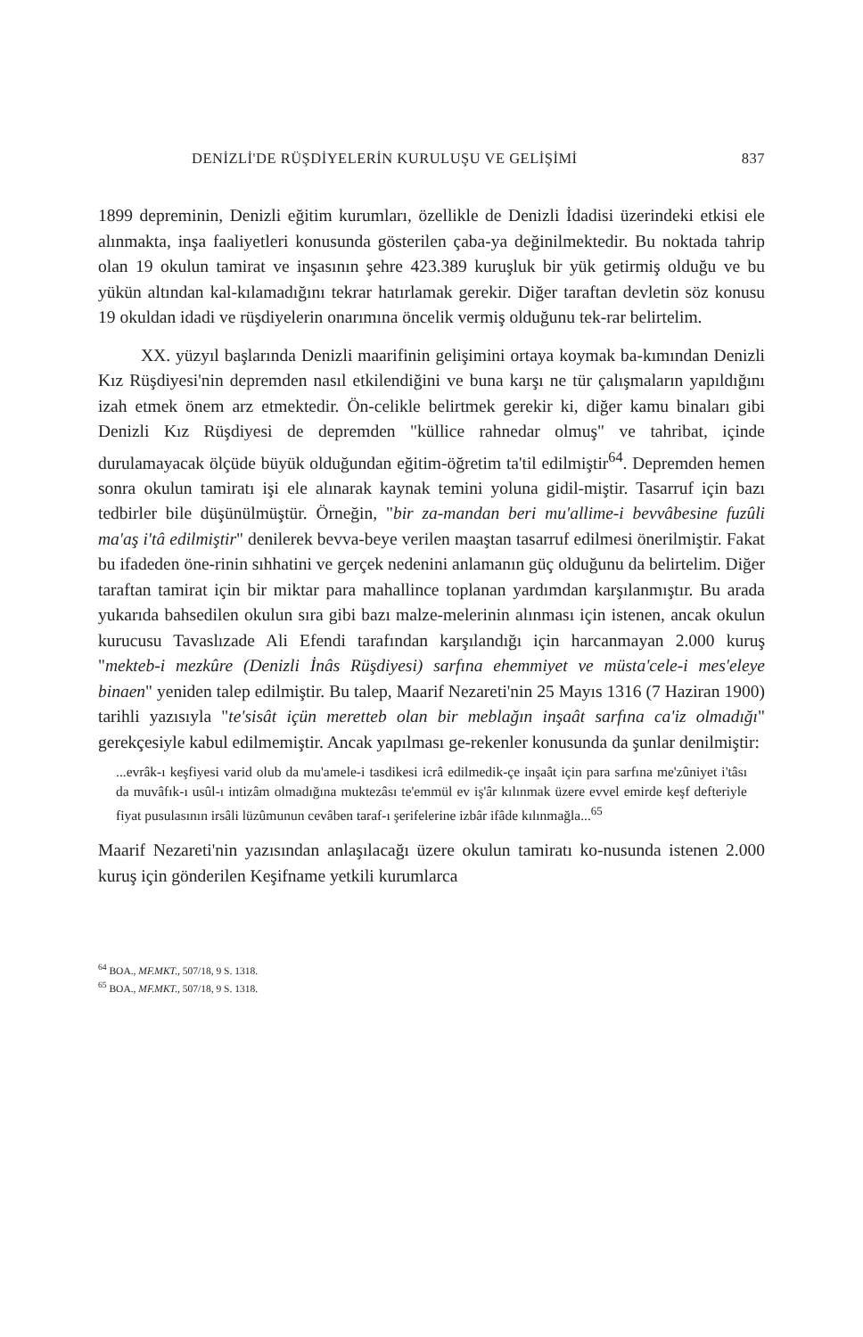DENİZLİ'DE RÜŞDİYELERİN KURULUŞU VE GELİŞİMİ 837
1899 depreminin, Denizli eğitim kurumları, özellikle de Denizli İdadisi üzerindeki etkisi ele alınmakta, inşa faaliyetleri konusunda gösterilen çaba-ya değinilmektedir. Bu noktada tahrip olan 19 okulun tamirat ve inşasının şehre 423.389 kuruşluk bir yük getirmiş olduğu ve bu yükün altından kal-kılamadığını tekrar hatırlamak gerekir. Diğer taraftan devletin söz konusu 19 okuldan idadi ve rüşdiyelerin onarımına öncelik vermiş olduğunu tek-rar belirtelim.
XX. yüzyıl başlarında Denizli maarifinin gelişimini ortaya koymak ba-kımından Denizli Kız Rüşdiyesi'nin depremden nasıl etkilendiğini ve buna karşı ne tür çalışmaların yapıldığını izah etmek önem arz etmektedir. Ön-celikle belirtmek gerekir ki, diğer kamu binaları gibi Denizli Kız Rüşdiyesi de depremden "küllice rahnedar olmuş" ve tahribat, içinde durulamayacak ölçüde büyük olduğundan eğitim-öğretim ta'til edilmiştir<sup>64</sup>. Depremden hemen sonra okulun tamiratı işi ele alınarak kaynak temini yoluna gidil-miştir. Tasarruf için bazı tedbirler bile düşünülmüştür. Örneğin, "bir za-mandan beri mu'allime-i bevvâbesine fuzûli ma'aş i'tâ edilmiştir" denilerek bevva-beye verilen maaştan tasarruf edilmesi önerilmiştir. Fakat bu ifadeden öne-rinin sıhhatini ve gerçek nedenini anlamanın güç olduğunu da belirtelim. Diğer taraftan tamirat için bir miktar para mahallince toplanan yardımdan karşılanmıştır. Bu arada yukarıda bahsedilen okulun sıra gibi bazı malze-melerinin alınması için istenen, ancak okulun kurucusu Tavaslızade Ali Efendi tarafından karşılandığı için harcanmayan 2.000 kuruş "mekteb-i mezkûre (Denizli İnâs Rüşdiyesi) sarfına ehemmiyet ve müsta'cele-i mes'eleye binaen" yeniden talep edilmiştir. Bu talep, Maarif Nezareti'nin 25 Mayıs 1316 (7 Haziran 1900) tarihli yazısıyla "te'sisât içün meretteb olan bir meblağın inşaât sarfına ca'iz olmadığı" gerekçesiyle kabul edilmemiştir. Ancak yapılması ge-rekenler konusunda da şunlar denilmiştir:
...evrâk-ı keşfiyesi varid olub da mu'amele-i tasdikesi icrâ edilmedik-çe inşaât için para sarfına me'zûniyet i'tâsı da muvâfık-ı usûl-ı intizâm olmadığına muktezâsı te'emmül ev iş'âr kılınmak üzere evvel emirde keşf defteriyle fiyat pusulasının irsâli lüzûmunun cevâben taraf-ı şerifelerine izbâr ifâde kılınmağla...<sup>65</sup>
Maarif Nezareti'nin yazısından anlaşılacağı üzere okulun tamiratı ko-nusunda istenen 2.000 kuruş için gönderilen Keşifname yetkili kurumlarca
<sup>64</sup> BOA., MF.MKT., 507/18, 9 S. 1318.
<sup>65</sup> BOA., MF.MKT., 507/18, 9 S. 1318.